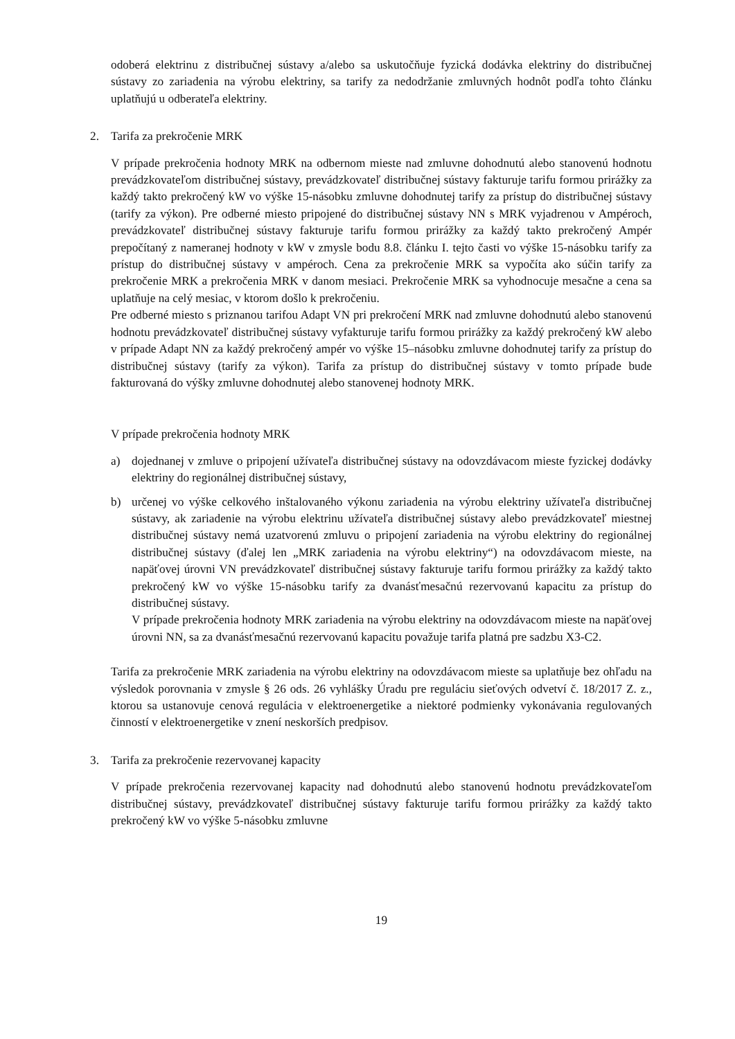odoberá elektrinu z distribučnej sústavy a/alebo sa uskutočňuje fyzická dodávka elektriny do distribučnej sústavy zo zariadenia na výrobu elektriny, sa tarify za nedodržanie zmluvných hodnôt podľa tohto článku uplatňujú u odberateľa elektriny.
2. Tarifa za prekročenie MRK
V prípade prekročenia hodnoty MRK na odbernom mieste nad zmluvne dohodnutú alebo stanovenú hodnotu prevádzkovateľom distribučnej sústavy, prevádzkovateľ distribučnej sústavy fakturuje tarifu formou prirážky za každý takto prekročený kW vo výške 15-násobku zmluvne dohodnutej tarify za prístup do distribučnej sústavy (tarify za výkon). Pre odberné miesto pripojené do distribučnej sústavy NN s MRK vyjadrenou v Ampéroch, prevádzkovateľ distribučnej sústavy fakturuje tarifu formou prirážky za každý takto prekročený Ampér prepočítaný z nameranej hodnoty v kW v zmysle bodu 8.8. článku I. tejto časti vo výške 15-násobku tarify za prístup do distribučnej sústavy v ampéroch. Cena za prekročenie MRK sa vypočíta ako súčin tarify za prekročenie MRK a prekročenia MRK v danom mesiaci. Prekročenie MRK sa vyhodnocuje mesačne a cena sa uplatňuje na celý mesiac, v ktorom došlo k prekročeniu.
Pre odberné miesto s priznanou tarifou Adapt VN pri prekročení MRK nad zmluvne dohodnutú alebo stanovenú hodnotu prevádzkovateľ distribučnej sústavy vyfakturuje tarifu formou prirážky za každý prekročený kW alebo v prípade Adapt NN za každý prekročený ampér vo výške 15–násobku zmluvne dohodnutej tarify za prístup do distribučnej sústavy (tarify za výkon). Tarifa za prístup do distribučnej sústavy v tomto prípade bude fakturovaná do výšky zmluvne dohodnutej alebo stanovenej hodnoty MRK.
V prípade prekročenia hodnoty MRK
a) dojednanej v zmluve o pripojení užívateľa distribučnej sústavy na odovzdávacom mieste fyzickej dodávky elektriny do regionálnej distribučnej sústavy,
b) určenej vo výške celkového inštalovaného výkonu zariadenia na výrobu elektriny užívateľa distribučnej sústavy, ak zariadenie na výrobu elektrinu užívateľa distribučnej sústavy alebo prevádzkovateľ miestnej distribučnej sústavy nemá uzatvorenú zmluvu o pripojení zariadenia na výrobu elektriny do regionálnej distribučnej sústavy (ďalej len „MRK zariadenia na výrobu elektriny“) na odovzdávacom mieste, na napäťovej úrovni VN prevádzkovateľ distribučnej sústavy fakturuje tarifu formou prirážky za každý takto prekročený kW vo výške 15-násobku tarify za dvanásťmesačnú rezervovanú kapacitu za prístup do distribučnej sústavy.
V prípade prekročenia hodnoty MRK zariadenia na výrobu elektriny na odovzdávacom mieste na napäťovej úrovni NN, sa za dvanásťmesačnú rezervovanú kapacitu považuje tarifa platná pre sadzbu X3-C2.
Tarifa za prekročenie MRK zariadenia na výrobu elektriny na odovzdávacom mieste sa uplatňuje bez ohľadu na výsledok porovnania v zmysle § 26 ods. 26 vyhlášky Úradu pre reguláciu sieťových odvetví č. 18/2017 Z. z., ktorou sa ustanovuje cenová regulácia v elektroenergetike a niektoré podmienky vykonávania regulovaných činností v elektroenergetike v znení neskorších predpisov.
3. Tarifa za prekročenie rezervovanej kapacity
V prípade prekročenia rezervovanej kapacity nad dohodnutú alebo stanovenú hodnotu prevádzkovateľom distribučnej sústavy, prevádzkovateľ distribučnej sústavy fakturuje tarifu formou prirážky za každý takto prekročený kW vo výške 5-násobku zmluvne
19